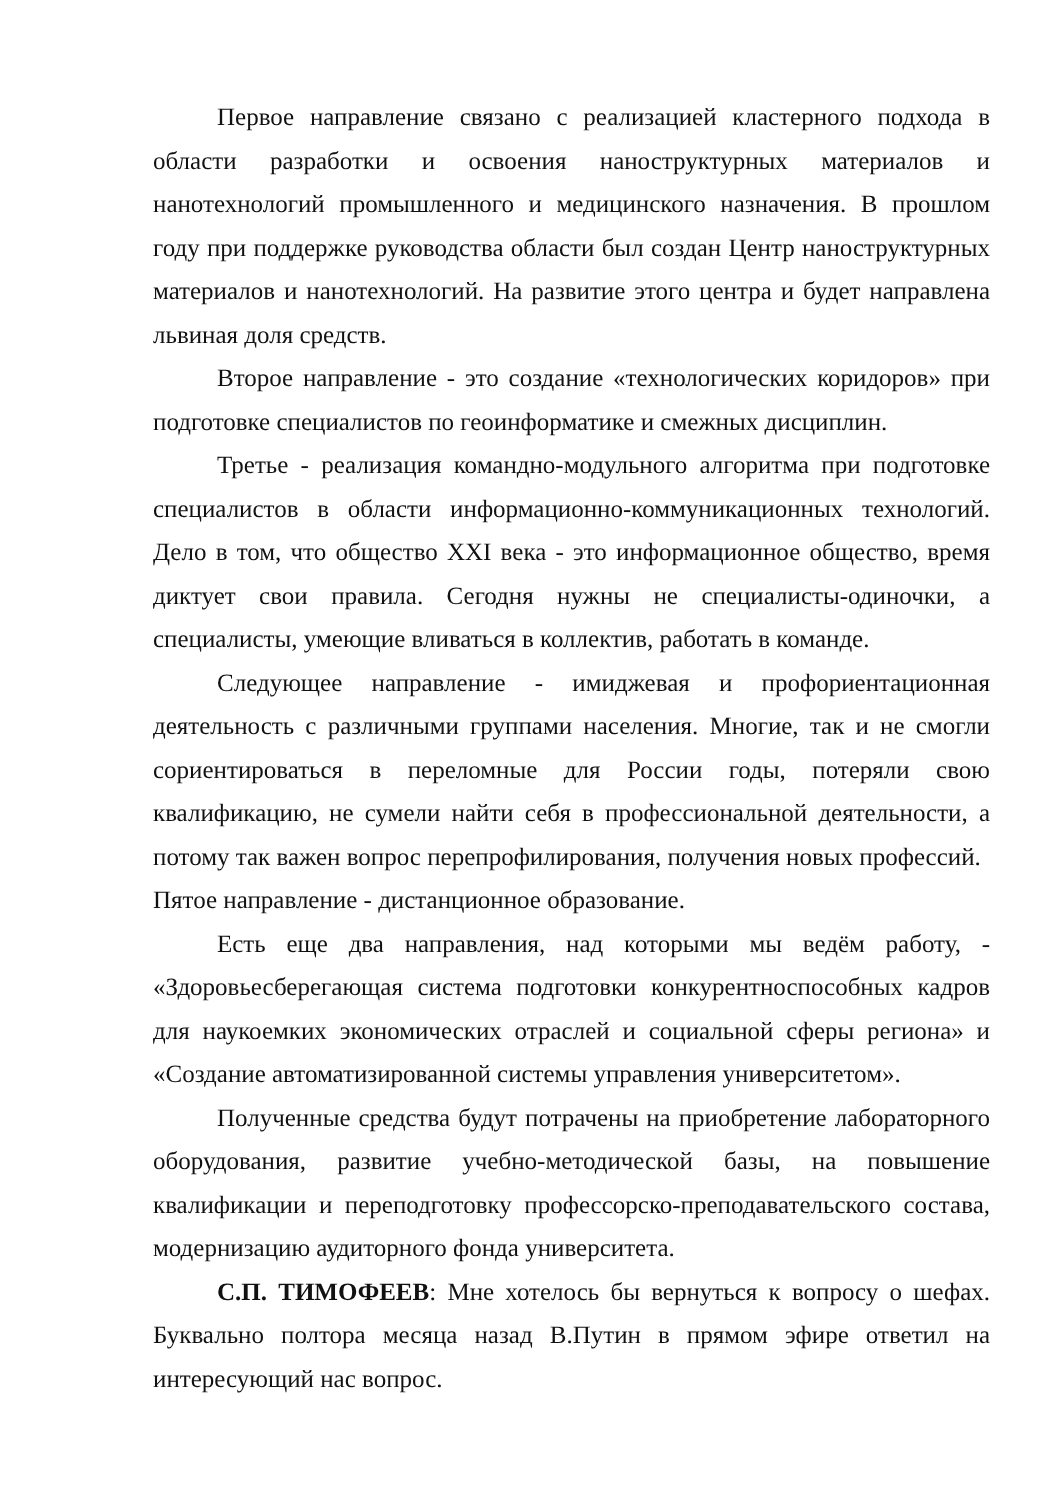Первое направление связано с реализацией кластерного подхода в области разработки и освоения наноструктурных материалов и нанотехнологий промышленного и медицинского назначения. В прошлом году при поддержке руководства области был создан Центр наноструктурных материалов и нанотехнологий. На развитие этого центра и будет направлена львиная доля средств.
Второе направление - это создание «технологических коридоров» при подготовке специалистов по геоинформатике и смежных дисциплин.
Третье - реализация командно-модульного алгоритма при подготовке специалистов в области информационно-коммуникационных технологий. Дело в том, что общество XXI века - это информационное общество, время диктует свои правила. Сегодня нужны не специалисты-одиночки, а специалисты, умеющие вливаться в коллектив, работать в команде.
Следующее направление - имиджевая и профориентационная деятельность с различными группами населения. Многие, так и не смогли сориентироваться в переломные для России годы, потеряли свою квалификацию, не сумели найти себя в профессиональной деятельности, а потому так важен вопрос перепрофилирования, получения новых профессий.
Пятое направление - дистанционное образование.
Есть еще два направления, над которыми мы ведём работу, - «Здоровьесберегающая система подготовки конкурентноспособных кадров для наукоемких экономических отраслей и социальной сферы региона» и «Создание автоматизированной системы управления университетом».
Полученные средства будут потрачены на приобретение лабораторного оборудования, развитие учебно-методической базы, на повышение квалификации и переподготовку профессорско-преподавательского состава, модернизацию аудиторного фонда университета.
С.П. ТИМОФЕЕВ: Мне хотелось бы вернуться к вопросу о шефах. Буквально полтора месяца назад В.Путин в прямом эфире ответил на интересующий нас вопрос.